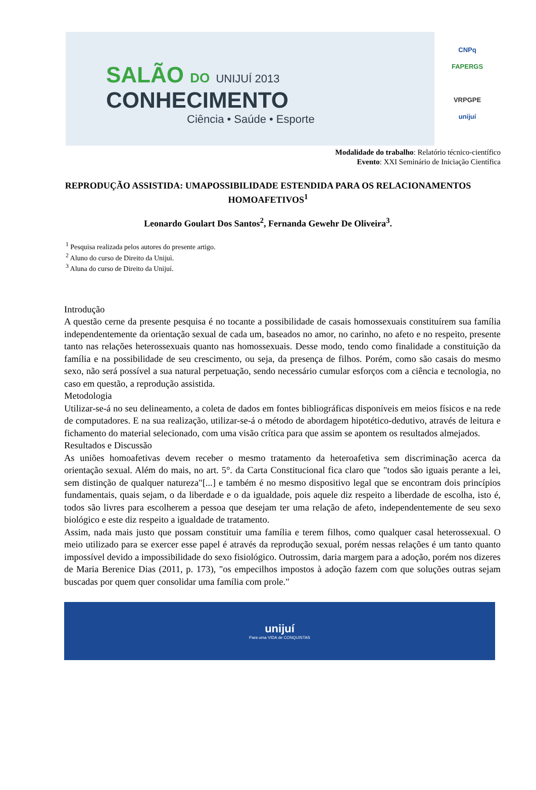SALÃO DO UNIJUÍ 2013
CONHECIMENTO
Ciência • Saúde • Esporte
CNPq
FAPERGS
VRPGPE
unijuí
Modalidade do trabalho: Relatório técnico-científico
Evento: XXI Seminário de Iniciação Científica
REPRODUÇÃO ASSISTIDA: UMAPOSSIBILIDADE ESTENDIDA PARA OS RELACIONAMENTOS HOMOAFETIVOS<sup>1</sup>
Leonardo Goulart Dos Santos<sup>2</sup>, Fernanda Gewehr De Oliveira<sup>3</sup>.
<sup>1</sup> Pesquisa realizada pelos autores do presente artigo.
<sup>2</sup> Aluno do curso de Direito da Unijuì.
<sup>3</sup> Aluna do curso de Direito da Unijuí.
Introdução
A questão cerne da presente pesquisa é no tocante a possibilidade de casais homossexuais constituírem sua família independentemente da orientação sexual de cada um, baseados no amor, no carinho, no afeto e no respeito, presente tanto nas relações heterossexuais quanto nas homossexuais. Desse modo, tendo como finalidade a constituição da família e na possibilidade de seu crescimento, ou seja, da presença de filhos. Porém, como são casais do mesmo sexo, não será possível a sua natural perpetuação, sendo necessário cumular esforços com a ciência e tecnologia, no caso em questão, a reprodução assistida.
Metodologia
Utilizar-se-á no seu delineamento, a coleta de dados em fontes bibliográficas disponíveis em meios físicos e na rede de computadores. E na sua realização, utilizar-se-á o método de abordagem hipotético-dedutivo, através de leitura e fichamento do material selecionado, com uma visão crítica para que assim se apontem os resultados almejados.
Resultados e Discussão
As uniões homoafetivas devem receber o mesmo tratamento da heteroafetiva sem discriminação acerca da orientação sexual. Além do mais, no art. 5°. da Carta Constitucional fica claro que "todos são iguais perante a lei, sem distinção de qualquer natureza"[...] e também é no mesmo dispositivo legal que se encontram dois princípios fundamentais, quais sejam, o da liberdade e o da igualdade, pois aquele diz respeito a liberdade de escolha, isto é, todos são livres para escolherem a pessoa que desejam ter uma relação de afeto, independentemente de seu sexo biológico e este diz respeito a igualdade de tratamento.
Assim, nada mais justo que possam constituir uma família e terem filhos, como qualquer casal heterossexual. O meio utilizado para se exercer esse papel é através da reprodução sexual, porém nessas relações é um tanto quanto impossível devido a impossibilidade do sexo fisiológico. Outrossim, daria margem para a adoção, porém nos dizeres de Maria Berenice Dias (2011, p. 173), "os empecilhos impostos à adoção fazem com que soluções outras sejam buscadas por quem quer consolidar uma família com prole."
unijuí
Para uma VIDA de CONQUISTAS